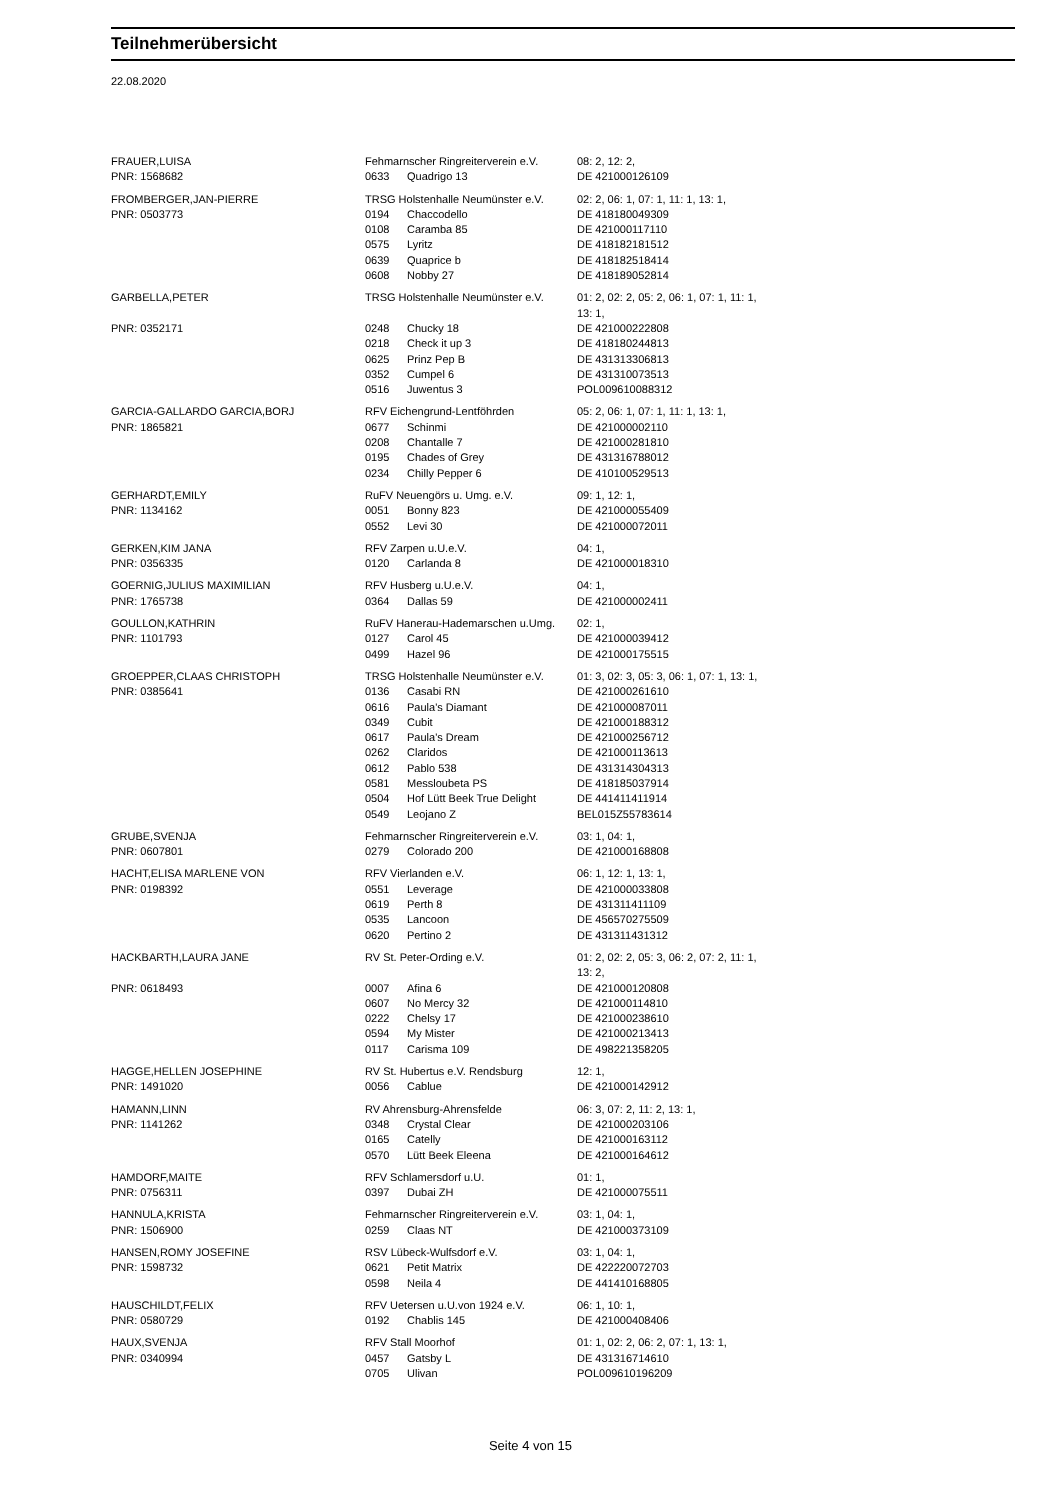Teilnehmerübersicht
22.08.2020
| FRAUER,LUISA | Fehmarnscher Ringreiterverein e.V. | | 08: 2, 12: 2, |
| PNR: 1568682 | 0633 | Quadrigo 13 | DE 421000126109 |
| FROMBERGER,JAN-PIERRE | TRSG Holstenhalle Neumünster e.V. | | 02: 2, 06: 1, 07: 1, 11: 1, 13: 1, |
| PNR: 0503773 | 0194 | Chaccodello | DE 418180049309 |
| | 0108 | Caramba 85 | DE 421000117110 |
| | 0575 | Lyritz | DE 418182181512 |
| | 0639 | Quaprice b | DE 418182518414 |
| | 0608 | Nobby 27 | DE 418189052814 |
| GARBELLA,PETER | TRSG Holstenhalle Neumünster e.V. | | 01: 2, 02: 2, 05: 2, 06: 1, 07: 1, 11: 1, 13: 1, |
| PNR: 0352171 | 0248 | Chucky 18 | DE 421000222808 |
| | 0218 | Check it up 3 | DE 418180244813 |
| | 0625 | Prinz Pep B | DE 431313306813 |
| | 0352 | Cumpel 6 | DE 431310073513 |
| | 0516 | Juwentus 3 | POL009610088312 |
| GARCIA-GALLARDO GARCIA,BORJ | RFV Eichengrund-Lentföhrden | | 05: 2, 06: 1, 07: 1, 11: 1, 13: 1, |
| PNR: 1865821 | 0677 | Schinmi | DE 421000002110 |
| | 0208 | Chantalle 7 | DE 421000281810 |
| | 0195 | Chades of Grey | DE 431316788012 |
| | 0234 | Chilly Pepper 6 | DE 410100529513 |
| GERHARDT,EMILY | RuFV Neuengörs u. Umg. e.V. | | 09: 1, 12: 1, |
| PNR: 1134162 | 0051 | Bonny 823 | DE 421000055409 |
| | 0552 | Levi 30 | DE 421000072011 |
| GERKEN,KIM JANA | RFV Zarpen u.U.e.V. | | 04: 1, |
| PNR: 0356335 | 0120 | Carlanda 8 | DE 421000018310 |
| GOERNIG,JULIUS MAXIMILIAN | RFV Husberg u.U.e.V. | | 04: 1, |
| PNR: 1765738 | 0364 | Dallas 59 | DE 421000002411 |
| GOULLON,KATHRIN | RuFV Hanerau-Hademarschen u.Umg. | | 02: 1, |
| PNR: 1101793 | 0127 | Carol 45 | DE 421000039412 |
| | 0499 | Hazel 96 | DE 421000175515 |
| GROEPPER,CLAAS CHRISTOPH | TRSG Holstenhalle Neumünster e.V. | | 01: 3, 02: 3, 05: 3, 06: 1, 07: 1, 13: 1, |
| PNR: 0385641 | 0136 | Casabi RN | DE 421000261610 |
| | 0616 | Paula's Diamant | DE 421000087011 |
| | 0349 | Cubit | DE 421000188312 |
| | 0617 | Paula's Dream | DE 421000256712 |
| | 0262 | Claridos | DE 421000113613 |
| | 0612 | Pablo 538 | DE 431314304313 |
| | 0581 | Messloubeta PS | DE 418185037914 |
| | 0504 | Hof Lütt Beek True Delight | DE 441411411914 |
| | 0549 | Leojano Z | BEL015Z55783614 |
| GRUBE,SVENJA | Fehmarnscher Ringreiterverein e.V. | | 03: 1, 04: 1, |
| PNR: 0607801 | 0279 | Colorado 200 | DE 421000168808 |
| HACHT,ELISA MARLENE VON | RFV Vierlanden e.V. | | 06: 1, 12: 1, 13: 1, |
| PNR: 0198392 | 0551 | Leverage | DE 421000033808 |
| | 0619 | Perth 8 | DE 431311411109 |
| | 0535 | Lancoon | DE 456570275509 |
| | 0620 | Pertino 2 | DE 431311431312 |
| HACKBARTH,LAURA JANE | RV St. Peter-Ording e.V. | | 01: 2, 02: 2, 05: 3, 06: 2, 07: 2, 11: 1, 13: 2, |
| PNR: 0618493 | 0007 | Afina 6 | DE 421000120808 |
| | 0607 | No Mercy 32 | DE 421000114810 |
| | 0222 | Chelsy 17 | DE 421000238610 |
| | 0594 | My Mister | DE 421000213413 |
| | 0117 | Carisma 109 | DE 498221358205 |
| HAGGE,HELLEN JOSEPHINE | RV St. Hubertus e.V. Rendsburg | | 12: 1, |
| PNR: 1491020 | 0056 | Cablue | DE 421000142912 |
| HAMANN,LINN | RV Ahrensburg-Ahrensfelde | | 06: 3, 07: 2, 11: 2, 13: 1, |
| PNR: 1141262 | 0348 | Crystal Clear | DE 421000203106 |
| | 0165 | Catelly | DE 421000163112 |
| | 0570 | Lütt Beek Eleena | DE 421000164612 |
| HAMDORF,MAITE | RFV Schlamersdorf u.U. | | 01: 1, |
| PNR: 0756311 | 0397 | Dubai ZH | DE 421000075511 |
| HANNULA,KRISTA | Fehmarnscher Ringreiterverein e.V. | | 03: 1, 04: 1, |
| PNR: 1506900 | 0259 | Claas NT | DE 421000373109 |
| HANSEN,ROMY JOSEFINE | RSV Lübeck-Wulfsdorf e.V. | | 03: 1, 04: 1, |
| PNR: 1598732 | 0621 | Petit Matrix | DE 422220072703 |
| | 0598 | Neila 4 | DE 441410168805 |
| HAUSCHILDT,FELIX | RFV Uetersen u.U.von 1924 e.V. | | 06: 1, 10: 1, |
| PNR: 0580729 | 0192 | Chablis 145 | DE 421000408406 |
| HAUX,SVENJA | RFV Stall Moorhof | | 01: 1, 02: 2, 06: 2, 07: 1, 13: 1, |
| PNR: 0340994 | 0457 | Gatsby L | DE 431316714610 |
| | 0705 | Ulivan | POL009610196209 |
Seite 4 von 15